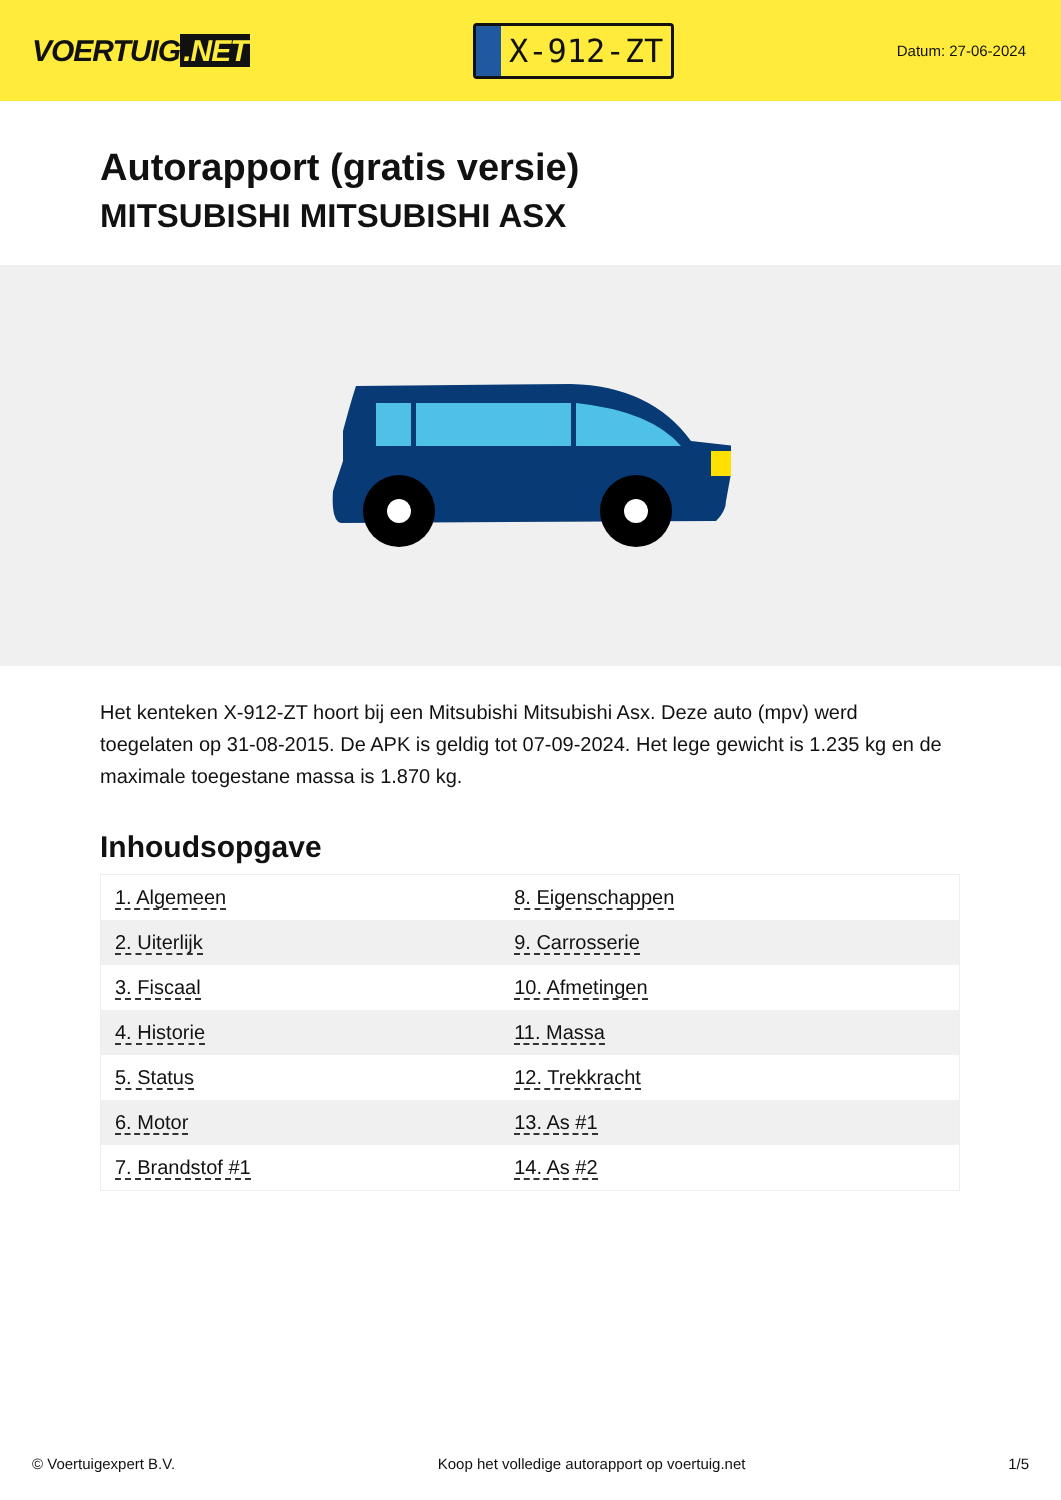VOERTUIG.NET
X-912-ZT
Datum: 27-06-2024
Autorapport (gratis versie)
MITSUBISHI MITSUBISHI ASX
Het kenteken X-912-ZT hoort bij een Mitsubishi Mitsubishi Asx. Deze auto (mpv) werd toegelaten op 31-08-2015. De APK is geldig tot 07-09-2024. Het lege gewicht is 1.235 kg en de maximale toegestane massa is 1.870 kg.
Inhoudsopgave
| 1. Algemeen | 8. Eigenschappen |
| 2. Uiterlijk | 9. Carrosserie |
| 3. Fiscaal | 10. Afmetingen |
| 4. Historie | 11. Massa |
| 5. Status | 12. Trekkracht |
| 6. Motor | 13. As #1 |
| 7. Brandstof #1 | 14. As #2 |
© Voertuigexpert B.V. Koop het volledige autorapport op voertuig.net 1/5